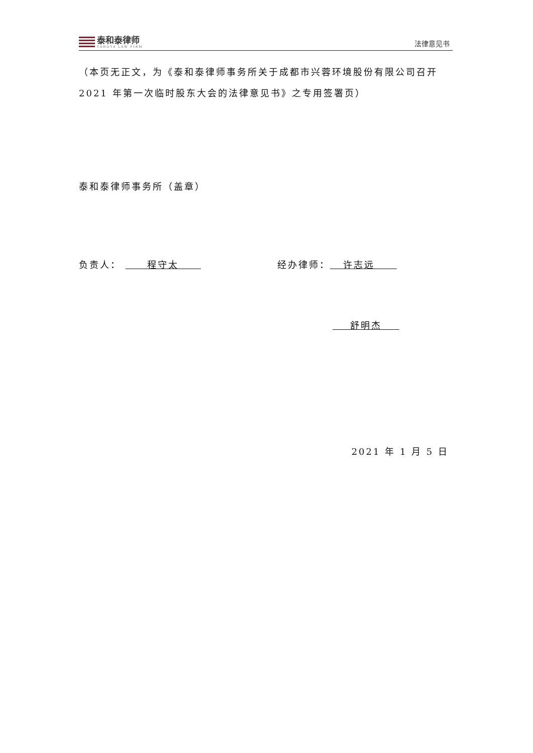泰和泰律师
TAHOTA LAW FIRM
法律意见书
（本页无正文，为《泰和泰律师事务所关于成都市兴蓉环境股份有限公司召开2021 年第一次临时股东大会的法律意见书》之专用签署页）
泰和泰律师事务所（盖章）
负责人： 程守太 经办律师： 许志远
舒明杰
2021 年 1 月 5 日